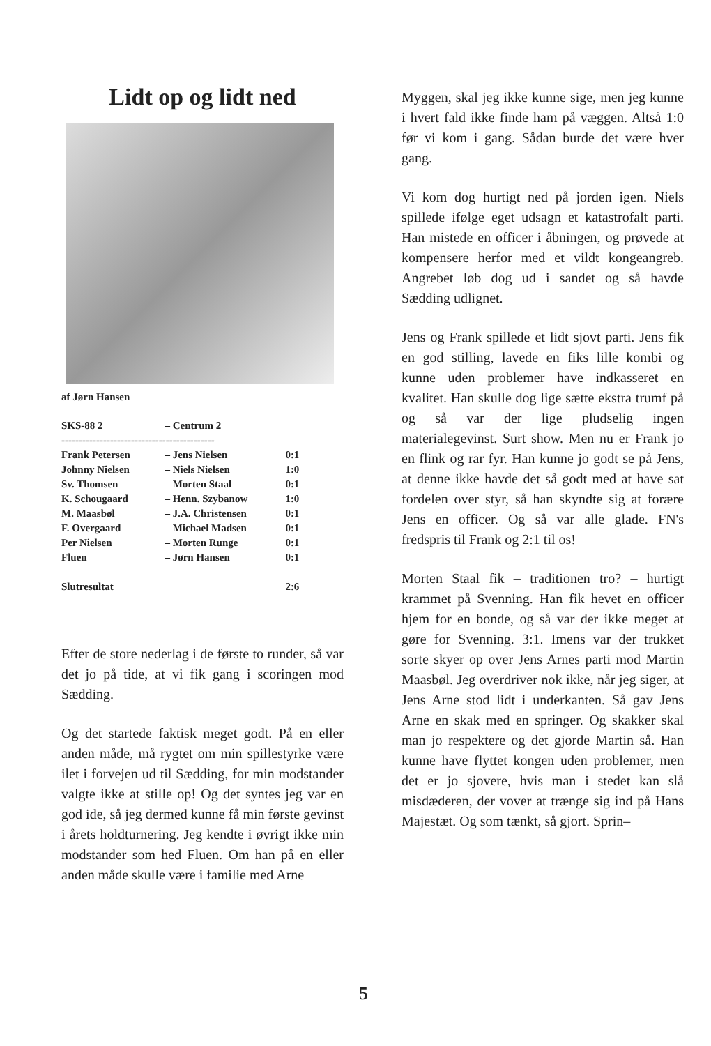Lidt op og lidt ned
af Jørn Hansen
| SKS-88 2 | – | Centrum 2 | |
| -------------------------------------------- | | | |
| Frank Petersen | – | Jens Nielsen | 0:1 |
| Johnny Nielsen | – | Niels Nielsen | 1:0 |
| Sv. Thomsen | – | Morten Staal | 0:1 |
| K. Schougaard | – | Henn. Szybanow | 1:0 |
| M. Maasbøl | – | J.A. Christensen | 0:1 |
| F. Overgaard | – | Michael Madsen | 0:1 |
| Per Nielsen | – | Morten Runge | 0:1 |
| Fluen | – | Jørn Hansen | 0:1 |
| Slutresultat | | | 2:6 |
| | | | === |
Efter de store nederlag i de første to runder, så var det jo på tide, at vi fik gang i scoringen mod Sædding.
Og det startede faktisk meget godt. På en eller anden måde, må rygtet om min spillestyrke være ilet i forvejen ud til Sædding, for min modstander valgte ikke at stille op! Og det syntes jeg var en god ide, så jeg dermed kunne få min første gevinst i årets holdturnering. Jeg kendte i øvrigt ikke min modstander som hed Fluen. Om han på en eller anden måde skulle være i familie med Arne
Myggen, skal jeg ikke kunne sige, men jeg kunne i hvert fald ikke finde ham på væggen. Altså 1:0 før vi kom i gang. Sådan burde det være hver gang.
Vi kom dog hurtigt ned på jorden igen. Niels spillede ifølge eget udsagn et katastrofalt parti. Han mistede en officer i åbningen, og prøvede at kompensere herfor med et vildt kongeangreb. Angrebet løb dog ud i sandet og så havde Sædding udlignet.
Jens og Frank spillede et lidt sjovt parti. Jens fik en god stilling, lavede en fiks lille kombi og kunne uden problemer have indkasseret en kvalitet. Han skulle dog lige sætte ekstra trumf på og så var der lige pludselig ingen materialegevinst. Surt show. Men nu er Frank jo en flink og rar fyr. Han kunne jo godt se på Jens, at denne ikke havde det så godt med at have sat fordelen over styr, så han skyndte sig at forære Jens en officer. Og så var alle glade. FN's fredspris til Frank og 2:1 til os!
Morten Staal fik – traditionen tro? – hurtigt krammet på Svenning. Han fik hevet en officer hjem for en bonde, og så var der ikke meget at gøre for Svenning. 3:1. Imens var der trukket sorte skyer op over Jens Arnes parti mod Martin Maasbøl. Jeg overdriver nok ikke, når jeg siger, at Jens Arne stod lidt i underkanten. Så gav Jens Arne en skak med en springer. Og skakker skal man jo respektere og det gjorde Martin så. Han kunne have flyttet kongen uden problemer, men det er jo sjovere, hvis man i stedet kan slå misdæderen, der vover at trænge sig ind på Hans Majestæt. Og som tænkt, så gjort. Sprin–
5